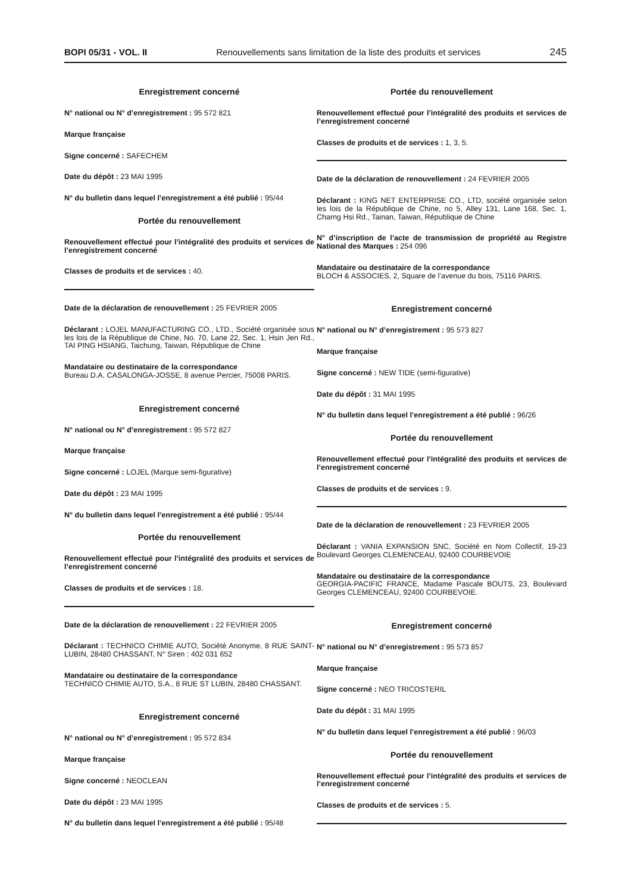BOPI 05/31 - VOL. II Renouvellements sans limitation de la liste des produits et services 245
Enregistrement concerné
N° national ou N° d’enregistrement : 95 572 821
Marque française
Signe concerné : SAFECHEM
Date du dépôt : 23 MAI 1995
N° du bulletin dans lequel l’enregistrement a été publié : 95/44
Portée du renouvellement
Renouvellement effectué pour l’intégralité des produits et services de l’enregistrement concerné
Classes de produits et de services : 40.
Date de la déclaration de renouvellement : 25 FEVRIER 2005
Déclarant : LOJEL MANUFACTURING CO., LTD., Société organisée sous les lois de la République de Chine, No. 70, Lane 22, Sec. 1, Hsin Jen Rd., TAI PING HSIANG, Taichung, Taiwan, République de Chine
Mandataire ou destinataire de la correspondance
Bureau D.A. CASALONGA-JOSSE, 8 avenue Percier, 75008 PARIS.
Enregistrement concerné
N° national ou N° d’enregistrement : 95 572 827
Marque française
Signe concerné : LOJEL (Marque semi-figurative)
Date du dépôt : 23 MAI 1995
N° du bulletin dans lequel l’enregistrement a été publié : 95/44
Portée du renouvellement
Renouvellement effectué pour l’intégralité des produits et services de l’enregistrement concerné
Classes de produits et de services : 18.
Date de la déclaration de renouvellement : 22 FEVRIER 2005
Déclarant : TECHNICO CHIMIE AUTO, Société Anonyme, 8 RUE SAINT-LUBIN, 28480 CHASSANT, N° Siren : 402 031 652
Mandataire ou destinataire de la correspondance
TECHNICO CHIMIE AUTO, S.A., 8 RUE ST LUBIN, 28480 CHASSANT.
Enregistrement concerné
N° national ou N° d’enregistrement : 95 572 834
Marque française
Signe concerné : NEOCLEAN
Date du dépôt : 23 MAI 1995
N° du bulletin dans lequel l’enregistrement a été publié : 95/48
Portée du renouvellement
Renouvellement effectué pour l’intégralité des produits et services de l’enregistrement concerné
Classes de produits et de services : 1, 3, 5.
Date de la déclaration de renouvellement : 24 FEVRIER 2005
Déclarant : KING NET ENTERPRISE CO., LTD, société organisée selon les lois de la République de Chine, no 5, Alley 131, Lane 168, Sec. 1, Charng Hsi Rd., Tainan, Taiwan, République de Chine
N° d’inscription de l’acte de transmission de propriété au Registre National des Marques : 254 096
Mandataire ou destinataire de la correspondance
BLOCH & ASSOCIES, 2, Square de l’avenue du bois, 75116 PARIS.
Enregistrement concerné
N° national ou N° d’enregistrement : 95 573 827
Marque française
Signe concerné : NEW TIDE (semi-figurative)
Date du dépôt : 31 MAI 1995
N° du bulletin dans lequel l’enregistrement a été publié : 96/26
Portée du renouvellement
Renouvellement effectué pour l’intégralité des produits et services de l’enregistrement concerné
Classes de produits et de services : 9.
Date de la déclaration de renouvellement : 23 FEVRIER 2005
Déclarant : VANIA EXPANSION SNC, Société en Nom Collectif, 19-23 Boulevard Georges CLEMENCEAU, 92400 COURBEVOIE
Mandataire ou destinataire de la correspondance
GEORGIA-PACIFIC FRANCE, Madame Pascale BOUTS, 23, Boulevard Georges CLEMENCEAU, 92400 COURBEVOIE.
Enregistrement concerné
N° national ou N° d’enregistrement : 95 573 857
Marque française
Signe concerné : NEO TRICOSTERIL
Date du dépôt : 31 MAI 1995
N° du bulletin dans lequel l’enregistrement a été publié : 96/03
Portée du renouvellement
Renouvellement effectué pour l’intégralité des produits et services de l’enregistrement concerné
Classes de produits et de services : 5.